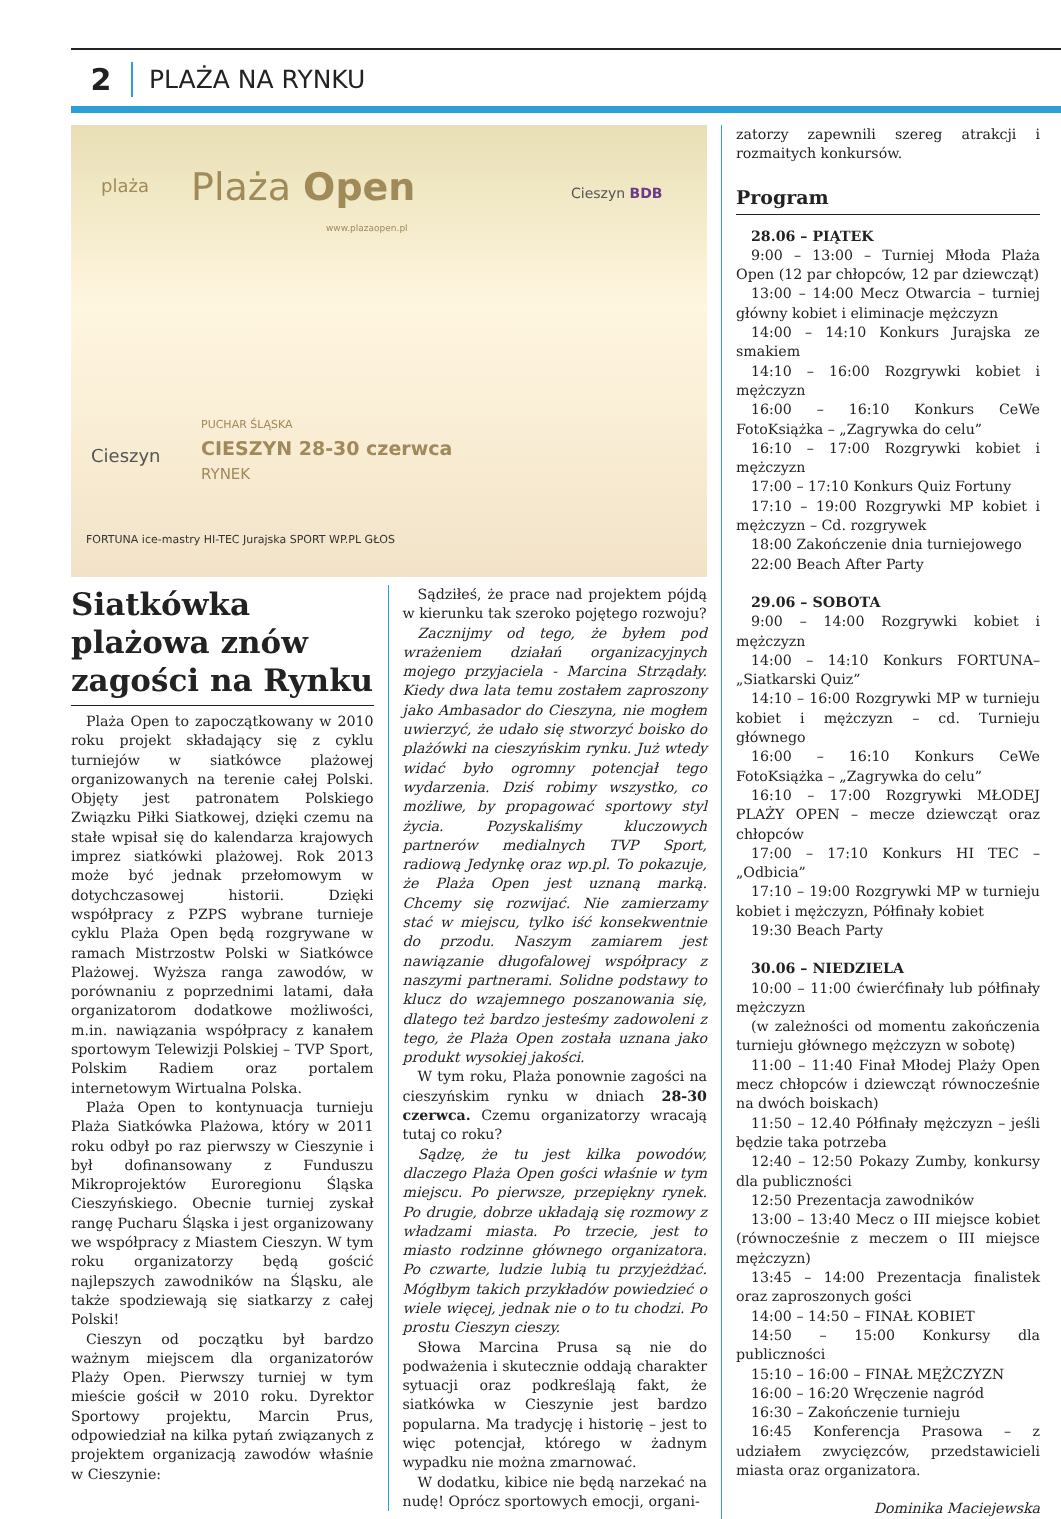2
PLAŻA NA RYNKU
plaża Plaża Open
www.plazaopen.pl
Cieszyn BDB
Cieszyn
PUCHAR ŚLĄSKA
CIESZYN 28-30 czerwca
RYNEK
FORTUNA ice-mastry HI-TEC Jurajska SPORT WP.PL GŁOS
Siatkówka plażowa znów zagości na Rynku
Plaża Open to zapoczątkowany w 2010 roku projekt składający się z cyklu turniejów w siatkówce plażowej organizowanych na terenie całej Polski. Objęty jest patronatem Polskiego Związku Piłki Siatkowej, dzięki czemu na stałe wpisał się do kalendarza krajowych imprez siatkówki plażowej. Rok 2013 może być jednak przełomowym w dotychczasowej historii. Dzięki współpracy z PZPS wybrane turnieje cyklu Plaża Open będą rozgrywane w ramach Mistrzostw Polski w Siatkówce Plażowej. Wyższa ranga zawodów, w porównaniu z poprzednimi latami, dała organizatorom dodatkowe możliwości, m.in. nawiązania współpracy z kanałem sportowym Telewizji Polskiej – TVP Sport, Polskim Radiem oraz portalem internetowym Wirtualna Polska.
Plaża Open to kontynuacja turnieju Plaża Siatkówka Plażowa, który w 2011 roku odbył po raz pierwszy w Cieszynie i był dofinansowany z Funduszu Mikroprojektów Euroregionu Śląska Cieszyńskiego. Obecnie turniej zyskał rangę Pucharu Śląska i jest organizowany we współpracy z Miastem Cieszyn. W tym roku organizatorzy będą gościć najlepszych zawodników na Śląsku, ale także spodziewają się siatkarzy z całej Polski!
Cieszyn od początku był bardzo ważnym miejscem dla organizatorów Plaży Open. Pierwszy turniej w tym mieście gościł w 2010 roku. Dyrektor Sportowy projektu, Marcin Prus, odpowiedział na kilka pytań związanych z projektem organizacją zawodów właśnie w Cieszynie:
Sądziłeś, że prace nad projektem pójdą w kierunku tak szeroko pojętego rozwoju?
Zacznijmy od tego, że byłem pod wrażeniem działań organizacyjnych mojego przyjaciela - Marcina Strządały. Kiedy dwa lata temu zostałem zaproszony jako Ambasador do Cieszyna, nie mogłem uwierzyć, że udało się stworzyć boisko do plażówki na cieszyńskim rynku. Już wtedy widać było ogromny potencjał tego wydarzenia. Dziś robimy wszystko, co możliwe, by propagować sportowy styl życia. Pozyskaliśmy kluczowych partnerów medialnych TVP Sport, radiową Jedynkę oraz wp.pl. To pokazuje, że Plaża Open jest uznaną marką. Chcemy się rozwijać. Nie zamierzamy stać w miejscu, tylko iść konsekwentnie do przodu. Naszym zamiarem jest nawiązanie długofalowej współpracy z naszymi partnerami. Solidne podstawy to klucz do wzajemnego poszanowania się, dlatego też bardzo jesteśmy zadowoleni z tego, że Plaża Open została uznana jako produkt wysokiej jakości.
W tym roku, Plaża ponownie zagości na cieszyńskim rynku w dniach 28-30 czerwca. Czemu organizatorzy wracają tutaj co roku?
Sądzę, że tu jest kilka powodów, dlaczego Plaża Open gości właśnie w tym miejscu. Po pierwsze, przepiękny rynek. Po drugie, dobrze układają się rozmowy z władzami miasta. Po trzecie, jest to miasto rodzinne głównego organizatora. Po czwarte, ludzie lubią tu przyjeżdżać. Mógłbym takich przykładów powiedzieć o wiele więcej, jednak nie o to tu chodzi. Po prostu Cieszyn cieszy.
Słowa Marcina Prusa są nie do podważenia i skutecznie oddają charakter sytuacji oraz podkreślają fakt, że siatkówka w Cieszynie jest bardzo popularna. Ma tradycję i historię – jest to więc potencjał, którego w żadnym wypadku nie można zmarnować.
W dodatku, kibice nie będą narzekać na nudę! Oprócz sportowych emocji, organi-
zatorzy zapewnili szereg atrakcji i rozmaitych konkursów.
Program
28.06 – PIĄTEK
9:00 – 13:00 – Turniej Młoda Plaża Open (12 par chłopców, 12 par dziewcząt)
13:00 – 14:00 Mecz Otwarcia – turniej główny kobiet i eliminacje mężczyzn
14:00 – 14:10 Konkurs Jurajska ze smakiem
14:10 – 16:00 Rozgrywki kobiet i mężczyzn
16:00 – 16:10 Konkurs CeWe FotoKsiążka – „Zagrywka do celu”
16:10 – 17:00 Rozgrywki kobiet i mężczyzn
17:00 – 17:10 Konkurs Quiz Fortuny
17:10 – 19:00 Rozgrywki MP kobiet i mężczyzn – Cd. rozgrywek
18:00 Zakończenie dnia turniejowego
22:00 Beach After Party
29.06 – SOBOTA
9:00 – 14:00 Rozgrywki kobiet i mężczyzn
14:00 – 14:10 Konkurs FORTUNA– „Siatkarski Quiz”
14:10 – 16:00 Rozgrywki MP w turnieju kobiet i mężczyzn – cd. Turnieju głównego
16:00 – 16:10 Konkurs CeWe FotoKsiążka – „Zagrywka do celu”
16:10 – 17:00 Rozgrywki MŁODEJ PLAŻY OPEN – mecze dziewcząt oraz chłopców
17:00 – 17:10 Konkurs HI TEC – „Odbicia”
17:10 – 19:00 Rozgrywki MP w turnieju kobiet i mężczyzn, Półfinały kobiet
19:30 Beach Party
30.06 – NIEDZIELA
10:00 – 11:00 ćwierćfinały lub półfinały mężczyzn
(w zależności od momentu zakończenia turnieju głównego mężczyzn w sobotę)
11:00 – 11:40 Finał Młodej Plaży Open mecz chłopców i dziewcząt równocześnie na dwóch boiskach)
11:50 – 12.40 Półfinały mężczyzn – jeśli będzie taka potrzeba
12:40 – 12:50 Pokazy Zumby, konkursy dla publiczności
12:50 Prezentacja zawodników
13:00 – 13:40 Mecz o III miejsce kobiet (równocześnie z meczem o III miejsce mężczyzn)
13:45 – 14:00 Prezentacja finalistek oraz zaproszonych gości
14:00 – 14:50 – FINAŁ KOBIET
14:50 – 15:00 Konkursy dla publiczności
15:10 – 16:00 – FINAŁ MĘŻCZYZN
16:00 – 16:20 Wręczenie nagród
16:30 – Zakończenie turnieju
16:45 Konferencja Prasowa – z udziałem zwycięzców, przedstawicieli miasta oraz organizatora.
Dominika Maciejewska